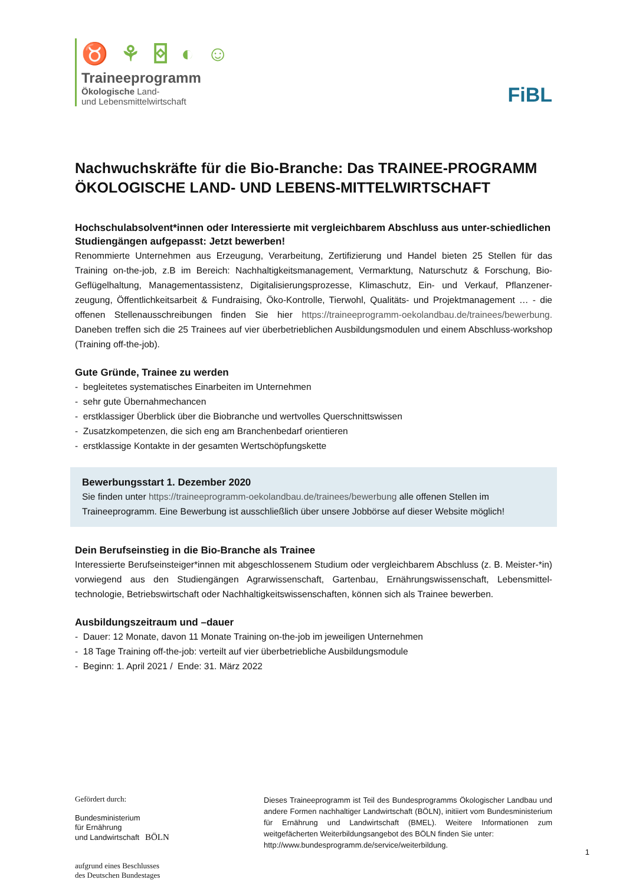♉ ⚘ ⌺ ◐ ☺
Traineeprogramm
Ökologische Land-
und Lebensmittelwirtschaft
FiBL
Nachwuchskräfte für die Bio-Branche: Das TRAINEE-PROGRAMM ÖKOLOGISCHE LAND- UND LEBENS-MITTELWIRTSCHAFT
Hochschulabsolvent*innen oder Interessierte mit vergleichbarem Abschluss aus unter-schiedlichen Studiengängen aufgepasst: Jetzt bewerben!
Renommierte Unternehmen aus Erzeugung, Verarbeitung, Zertifizierung und Handel bieten 25 Stellen für das Training on-the-job, z.B im Bereich: Nachhaltigkeitsmanagement, Vermarktung, Naturschutz & Forschung, Bio-Geflügelhaltung, Managementassistenz, Digitalisierungsprozesse, Klimaschutz, Ein- und Verkauf, Pflanzener-zeugung, Öffentlichkeitsarbeit & Fundraising, Öko-Kontrolle, Tierwohl, Qualitäts- und Projektmanagement … - die offenen Stellenausschreibungen finden Sie hier https://traineeprogramm-oekolandbau.de/trainees/bewerbung. Daneben treffen sich die 25 Trainees auf vier überbetrieblichen Ausbildungsmodulen und einem Abschluss-workshop (Training off-the-job).
Gute Gründe, Trainee zu werden
- begleitetes systematisches Einarbeiten im Unternehmen
- sehr gute Übernahmechancen
- erstklassiger Überblick über die Biobranche und wertvolles Querschnittswissen
- Zusatzkompetenzen, die sich eng am Branchenbedarf orientieren
- erstklassige Kontakte in der gesamten Wertschöpfungskette
Bewerbungsstart 1. Dezember 2020
Sie finden unter https://traineeprogramm-oekolandbau.de/trainees/bewerbung alle offenen Stellen im Traineeprogramm. Eine Bewerbung ist ausschließlich über unsere Jobbörse auf dieser Website möglich!
Dein Berufseinstieg in die Bio-Branche als Trainee
Interessierte Berufseinsteiger*innen mit abgeschlossenem Studium oder vergleichbarem Abschluss (z. B. Meister-*in) vorwiegend aus den Studiengängen Agrarwissenschaft, Gartenbau, Ernährungswissenschaft, Lebensmittel-technologie, Betriebswirtschaft oder Nachhaltigkeitswissenschaften, können sich als Trainee bewerben.
Ausbildungszeitraum und –dauer
- Dauer: 12 Monate, davon 11 Monate Training on-the-job im jeweiligen Unternehmen
- 18 Tage Training off-the-job: verteilt auf vier überbetriebliche Ausbildungsmodule
- Beginn: 1. April 2021 / Ende: 31. März 2022
Gefördert durch:
Bundesministerium
für Ernährung
und Landwirtschaft BÖLN
aufgrund eines Beschlusses
des Deutschen Bundestages
Dieses Traineeprogramm ist Teil des Bundesprogramms Ökologischer Landbau und andere Formen nachhaltiger Landwirtschaft (BÖLN), initiiert vom Bundesministerium für Ernährung und Landwirtschaft (BMEL). Weitere Informationen zum weitgefächerten Weiterbildungsangebot des BÖLN finden Sie unter:
http://www.bundesprogramm.de/service/weiterbildung.
1